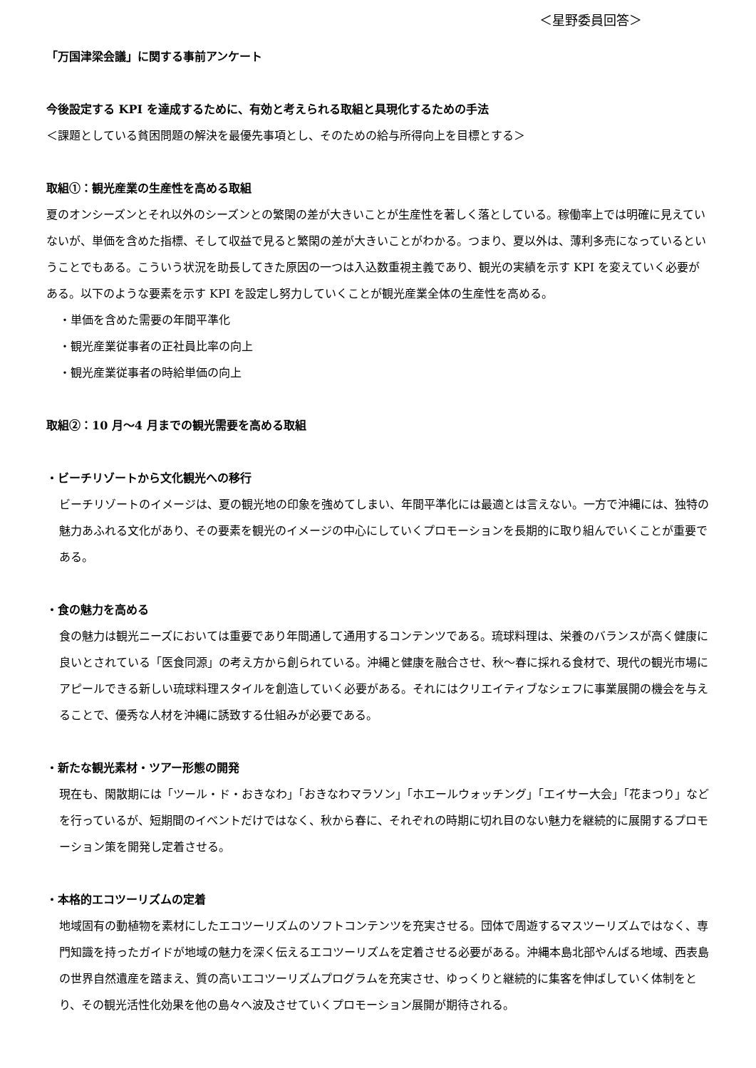＜星野委員回答＞
「万国津梁会議」に関する事前アンケート
今後設定する KPI を達成するために、有効と考えられる取組と具現化するための手法
＜課題としている貧困問題の解決を最優先事項とし、そのための給与所得向上を目標とする＞
取組①：観光産業の生産性を高める取組
夏のオンシーズンとそれ以外のシーズンとの繁閑の差が大きいことが生産性を著しく落としている。稼働率上では明確に見えていないが、単価を含めた指標、そして収益で見ると繁閑の差が大きいことがわかる。つまり、夏以外は、薄利多売になっているということでもある。こういう状況を助長してきた原因の一つは入込数重視主義であり、観光の実績を示す KPI を変えていく必要がある。以下のような要素を示す KPI を設定し努力していくことが観光産業全体の生産性を高める。
・単価を含めた需要の年間平準化
・観光産業従事者の正社員比率の向上
・観光産業従事者の時給単価の向上
取組②：10 月～4 月までの観光需要を高める取組
・ビーチリゾートから文化観光への移行
ビーチリゾートのイメージは、夏の観光地の印象を強めてしまい、年間平準化には最適とは言えない。一方で沖縄には、独特の魅力あふれる文化があり、その要素を観光のイメージの中心にしていくプロモーションを長期的に取り組んでいくことが重要である。
・食の魅力を高める
食の魅力は観光ニーズにおいては重要であり年間通して通用するコンテンツである。琉球料理は、栄養のバランスが高く健康に良いとされている「医食同源」の考え方から創られている。沖縄と健康を融合させ、秋～春に採れる食材で、現代の観光市場にアピールできる新しい琉球料理スタイルを創造していく必要がある。それにはクリエイティブなシェフに事業展開の機会を与えることで、優秀な人材を沖縄に誘致する仕組みが必要である。
・新たな観光素材・ツアー形態の開発
現在も、閑散期には「ツール・ド・おきなわ」「おきなわマラソン」「ホエールウォッチング」「エイサー大会」「花まつり」などを行っているが、短期間のイベントだけではなく、秋から春に、それぞれの時期に切れ目のない魅力を継続的に展開するプロモーション策を開発し定着させる。
・本格的エコツーリズムの定着
地域固有の動植物を素材にしたエコツーリズムのソフトコンテンツを充実させる。団体で周遊するマスツーリズムではなく、専門知識を持ったガイドが地域の魅力を深く伝えるエコツーリズムを定着させる必要がある。沖縄本島北部やんばる地域、西表島の世界自然遺産を踏まえ、質の高いエコツーリズムプログラムを充実させ、ゆっくりと継続的に集客を伸ばしていく体制をとり、その観光活性化効果を他の島々へ波及させていくプロモーション展開が期待される。